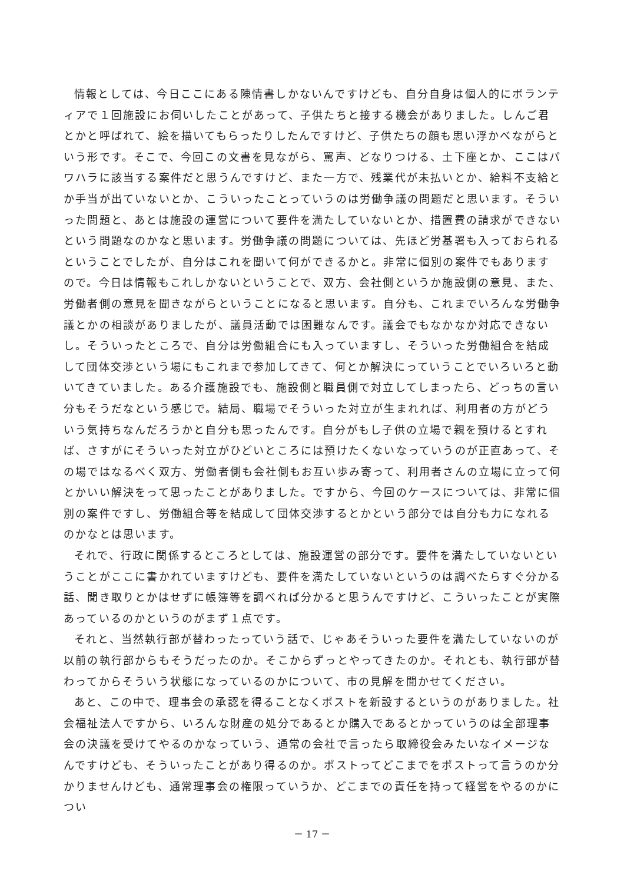情報としては、今日ここにある陳情書しかないんですけども、自分自身は個人的にボランティアで１回施設にお伺いしたことがあって、子供たちと接する機会がありました。しんご君とかと呼ばれて、絵を描いてもらったりしたんですけど、子供たちの顔も思い浮かべながらという形です。そこで、今回この文書を見ながら、罵声、どなりつける、土下座とか、ここはパワハラに該当する案件だと思うんですけど、また一方で、残業代が未払いとか、給料不支給とか手当が出ていないとか、こういったことっていうのは労働争議の問題だと思います。そういった問題と、あとは施設の運営について要件を満たしていないとか、措置費の請求ができないという問題なのかなと思います。労働争議の問題については、先ほど労基署も入っておられるということでしたが、自分はこれを聞いて何ができるかと。非常に個別の案件でもありますので。今日は情報もこれしかないということで、双方、会社側というか施設側の意見、また、労働者側の意見を聞きながらということになると思います。自分も、これまでいろんな労働争議とかの相談がありましたが、議員活動では困難なんです。議会でもなかなか対応できないし。そういったところで、自分は労働組合にも入っていますし、そういった労働組合を結成して団体交渉という場にもこれまで参加してきて、何とか解決にっていうことでいろいろと動いてきていました。ある介護施設でも、施設側と職員側で対立してしまったら、どっちの言い分もそうだなという感じで。結局、職場でそういった対立が生まれれば、利用者の方がどういう気持ちなんだろうかと自分も思ったんです。自分がもし子供の立場で親を預けるとすれば、さすがにそういった対立がひどいところには預けたくないなっていうのが正直あって、その場ではなるべく双方、労働者側も会社側もお互い歩み寄って、利用者さんの立場に立って何とかいい解決をって思ったことがありました。ですから、今回のケースについては、非常に個別の案件ですし、労働組合等を結成して団体交渉するとかという部分では自分も力になれるのかなとは思います。
それで、行政に関係するところとしては、施設運営の部分です。要件を満たしていないということがここに書かれていますけども、要件を満たしていないというのは調べたらすぐ分かる話、聞き取りとかはせずに帳簿等を調べれば分かると思うんですけど、こういったことが実際あっているのかというのがまず１点です。
それと、当然執行部が替わったっていう話で、じゃあそういった要件を満たしていないのが以前の執行部からもそうだったのか。そこからずっとやってきたのか。それとも、執行部が替わってからそういう状態になっているのかについて、市の見解を聞かせてください。
あと、この中で、理事会の承認を得ることなくポストを新設するというのがありました。社会福祉法人ですから、いろんな財産の処分であるとか購入であるとかっていうのは全部理事会の決議を受けてやるのかなっていう、通常の会社で言ったら取締役会みたいなイメージなんですけども、そういったことがあり得るのか。ポストってどこまでをポストって言うのか分かりませんけども、通常理事会の権限っていうか、どこまでの責任を持って経営をやるのかについ
－ 17 －